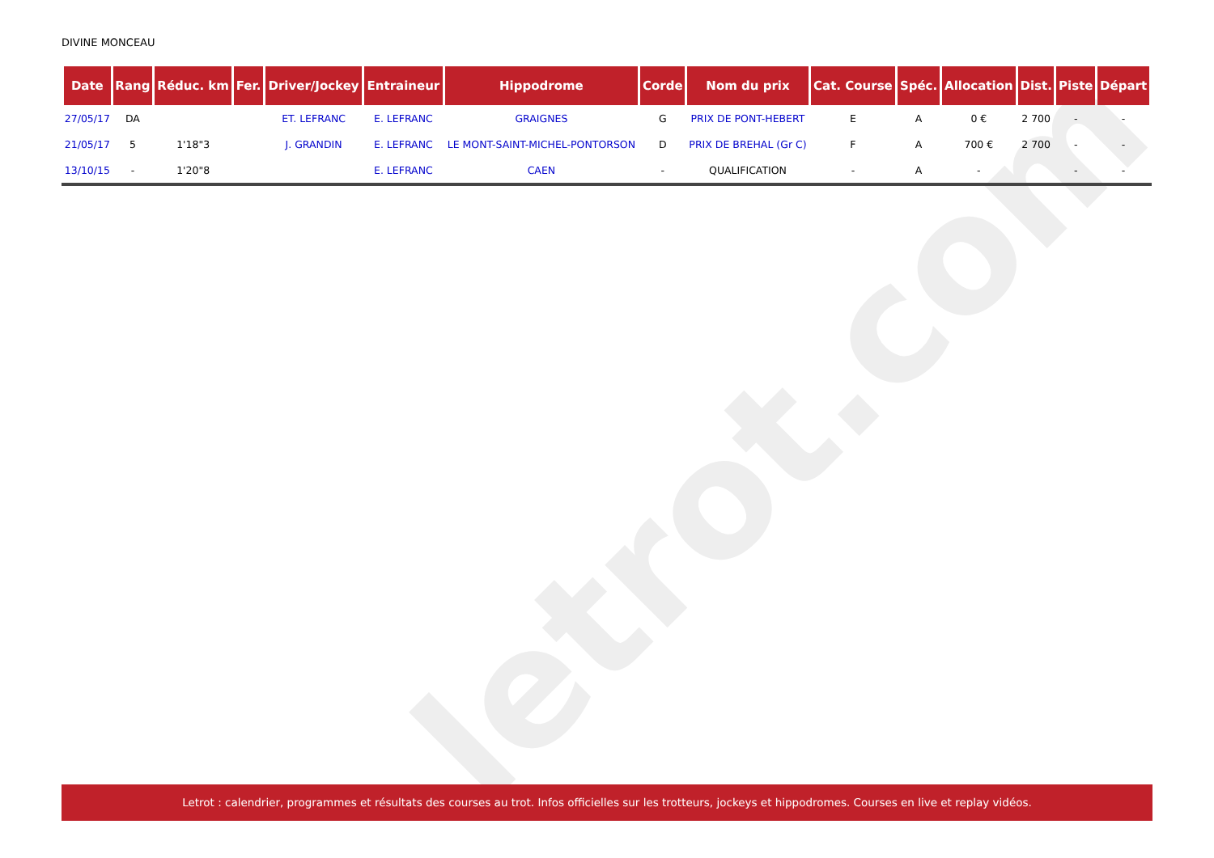letrot.com
DIVINE MONCEAU
| Date | Rang | Réduc. km | Fer. | Driver/Jockey | Entraineur | Hippodrome | Corde | Nom du prix | Cat. Course | Spéc. | Allocation | Dist. | Piste | Départ |
| --- | --- | --- | --- | --- | --- | --- | --- | --- | --- | --- | --- | --- | --- | --- |
| 27/05/17 | DA | | | ET. LEFRANC | E. LEFRANC | GRAIGNES | G | PRIX DE PONT-HEBERT | E | A | 0 € | 2 700 | - | - |
| 21/05/17 | 5 | 1'18"3 | | J. GRANDIN | E. LEFRANC | LE MONT-SAINT-MICHEL-PONTORSON | D | PRIX DE BREHAL (Gr C) | F | A | 700 € | 2 700 | - | - |
| 13/10/15 | - | 1'20"8 | | | E. LEFRANC | CAEN | - | QUALIFICATION | - | A | - | | - | - |
Letrot : calendrier, programmes et résultats des courses au trot. Infos officielles sur les trotteurs, jockeys et hippodromes. Courses en live et replay vidéos.